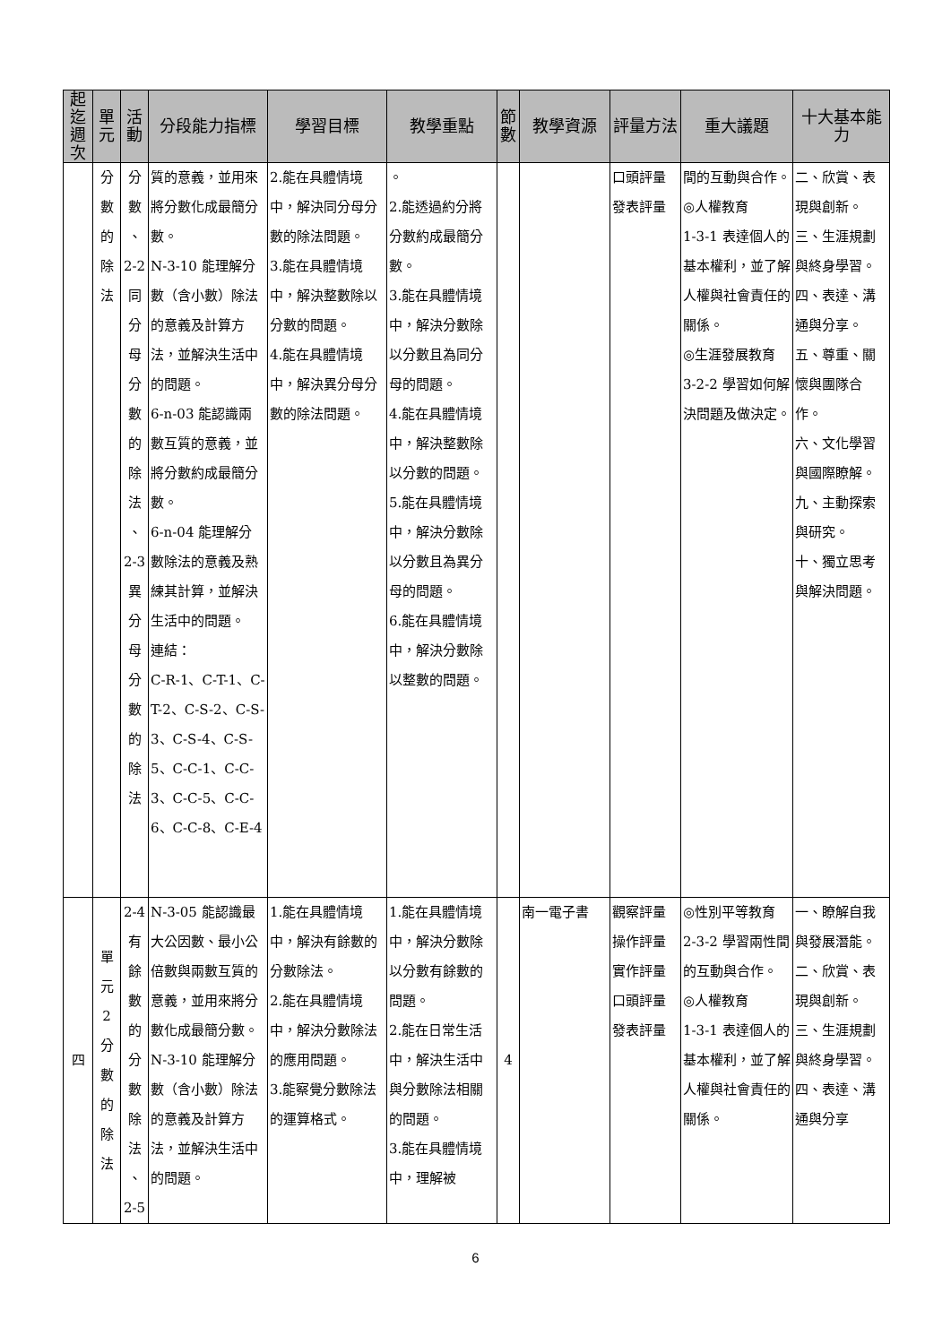| 起迄週次 | 單元 | 活動 | 分段能力指標 | 學習目標 | 教學重點 | 節數 | 教學資源 | 評量方法 | 重大議題 | 十大基本能力 |
| --- | --- | --- | --- | --- | --- | --- | --- | --- | --- | --- |
| | 分 數 的 除 法 | 分 數 、 2-2 同 分 母 分 數 的 除 法 、 2-3 異 分 母 分 數 的 除 法 | 質的意義，並用來將分數化成最簡分數。 N-3-10 能理解分數（含小數）除法的意義及計算方法，並解決生活中的問題。 6-n-03 能認識兩數互質的意義，並將分數約成最簡分數。 6-n-04 能理解分數除法的意義及熟練其計算，並解決生活中的問題。 連結： C-R-1、C-T-1、C-T-2、C-S-2、C-S-3、C-S-4、C-S-5、C-C-1、C-C-3、C-C-5、C-C-6、C-C-8、C-E-4 | 2.能在具體情境中，解決同分母分數的除法問題。 3.能在具體情境中，解決整數除以分數的問題。 4.能在具體情境中，解決異分母分數的除法問題。 | 。 2.能透過約分將分數約成最簡分數。 3.能在具體情境中，解決分數除以分數且為同分母的問題。 4.能在具體情境中，解決整數除以分數的問題。 5.能在具體情境中，解決分數除以分數且為異分母的問題。 6.能在具體情境中，解決分數除以整數的問題。 | | | 口頭評量 發表評量 | 間的互動與合作。 ◎人權教育 1-3-1 表達個人的基本權利，並了解人權與社會責任的關係。 ◎生涯發展教育 3-2-2 學習如何解決問題及做決定。 | 二、欣賞、表現與創新。 三、生涯規劃與終身學習。 四、表達、溝通與分享。 五、尊重、關懷與團隊合作。 六、文化學習與國際瞭解。 九、主動探索與研究。 十、獨立思考與解決問題。 |
| 四 | 單 元 2 分 數 的 除 法 | 2-4 有 餘 數 的 分 數 除 法 、 2-5 | N-3-05 能認識最大公因數、最小公倍數與兩數互質的意義，並用來將分數化成最簡分數。 N-3-10 能理解分數（含小數）除法的意義及計算方法，並解決生活中的問題。 | 1.能在具體情境中，解決有餘數的分數除法。 2.能在具體情境中，解決分數除法的應用問題。 3.能察覺分數除法的運算格式。 | 1.能在具體情境中，解決分數除以分數有餘數的問題。 2.能在日常生活中，解決生活中與分數除法相關的問題。 3.能在具體情境中，理解被 | 4 | 南一電子書 | 觀察評量 操作評量 實作評量 口頭評量 發表評量 | ◎性別平等教育 2-3-2 學習兩性間的互動與合作。 ◎人權教育 1-3-1 表達個人的基本權利，並了解人權與社會責任的關係。 | 一、瞭解自我與發展潛能。 二、欣賞、表現與創新。 三、生涯規劃與終身學習。 四、表達、溝通與分享 |
6